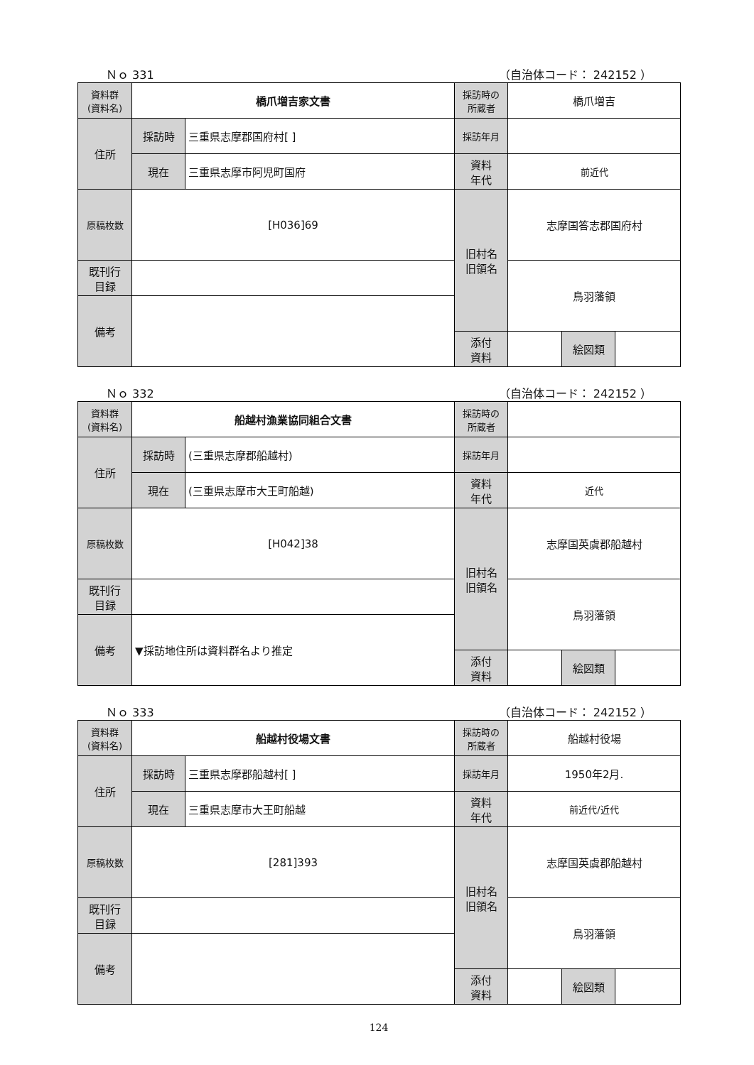Ｎｏ 331 （自治体コード： 242152 ）
| 資料群 (資料名) | 橋爪増吉家文書 | | 採訪時の 所蔵者 | 橋爪増吉 | | |
| 住所 | 採訪時 | 三重県志摩郡国府村[ ] | 採訪年月 | | | |
| | 現在 | 三重県志摩市阿児町国府 | 資料 年代 | 前近代 | | |
| 原稿枚数 | [H036]69 | | 旧村名 旧領名 | 志摩国答志郡国府村 | | |
| 既刊行 目録 | | | | 鳥羽藩領 | | |
| 備考 | | | | | | |
| | | | 添付 資料 | | 絵図類 | |
Ｎｏ 332 （自治体コード： 242152 ）
| 資料群 (資料名) | 船越村漁業協同組合文書 | | 採訪時の 所蔵者 | | | |
| 住所 | 採訪時 | (三重県志摩郡船越村) | 採訪年月 | | | |
| | 現在 | (三重県志摩市大王町船越) | 資料 年代 | 近代 | | |
| 原稿枚数 | [H042]38 | | 旧村名 旧領名 | 志摩国英虞郡船越村 | | |
| 既刊行 目録 | | | | 鳥羽藩領 | | |
| 備考 | ▼採訪地住所は資料群名より推定 | | | | | |
| | | | 添付 資料 | | 絵図類 | |
Ｎｏ 333 （自治体コード： 242152 ）
| 資料群 (資料名) | 船越村役場文書 | | 採訪時の 所蔵者 | 船越村役場 | | |
| 住所 | 採訪時 | 三重県志摩郡船越村[ ] | 採訪年月 | 1950年2月. | | |
| | 現在 | 三重県志摩市大王町船越 | 資料 年代 | 前近代/近代 | | |
| 原稿枚数 | [281]393 | | 旧村名 旧領名 | 志摩国英虞郡船越村 | | |
| 既刊行 目録 | | | | 鳥羽藩領 | | |
| 備考 | | | | | | |
| | | | 添付 資料 | | 絵図類 | |
124